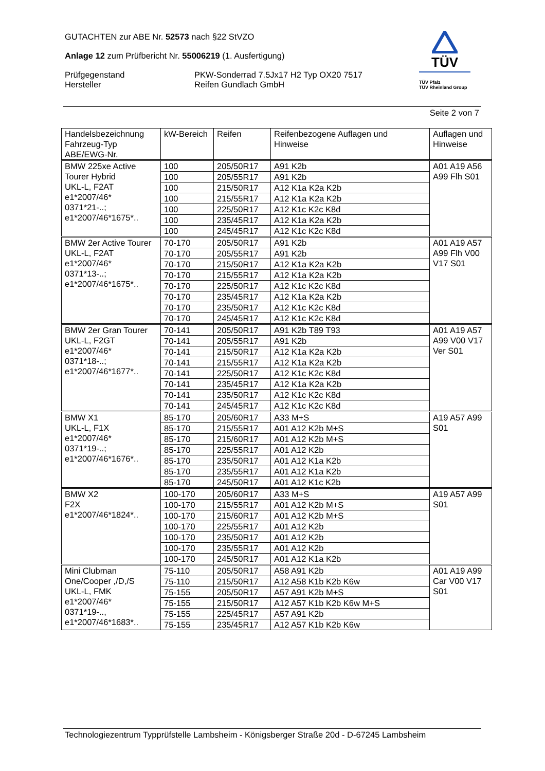GUTACHTEN zur ABE Nr. 52573 nach §22 StVZO
Anlage 12 zum Prüfbericht Nr. 55006219 (1. Ausfertigung)
Prüfgegenstand PKW-Sonderrad 7.5Jx17 H2 Typ OX20 7517
Hersteller Reifen Gundlach GmbH
TÜV
TÜV Pfalz
TÜV Rheinland Group
Seite 2 von 7
| Handelsbezeichnung Fahrzeug-Typ ABE/EWG-Nr. | kW-Bereich | Reifen | Reifenbezogene Auflagen und Hinweise | Auflagen und Hinweise |
| --- | --- | --- | --- | --- |
| BMW 225xe Active Tourer Hybrid UKL-L, F2AT e1*2007/46* 0371*21-..; e1*2007/46*1675*.. | 100 | 205/50R17 | A91 K2b | A01 A19 A56 A99 Flh S01 |
| | 100 | 205/55R17 | A91 K2b | |
| | 100 | 215/50R17 | A12 K1a K2a K2b | |
| | 100 | 215/55R17 | A12 K1a K2a K2b | |
| | 100 | 225/50R17 | A12 K1c K2c K8d | |
| | 100 | 235/45R17 | A12 K1a K2a K2b | |
| | 100 | 245/45R17 | A12 K1c K2c K8d | |
| BMW 2er Active Tourer UKL-L, F2AT e1*2007/46* 0371*13-..; e1*2007/46*1675*.. | 70-170 | 205/50R17 | A91 K2b | A01 A19 A57 A99 Flh V00 V17 S01 |
| | 70-170 | 205/55R17 | A91 K2b | |
| | 70-170 | 215/50R17 | A12 K1a K2a K2b | |
| | 70-170 | 215/55R17 | A12 K1a K2a K2b | |
| | 70-170 | 225/50R17 | A12 K1c K2c K8d | |
| | 70-170 | 235/45R17 | A12 K1a K2a K2b | |
| | 70-170 | 235/50R17 | A12 K1c K2c K8d | |
| | 70-170 | 245/45R17 | A12 K1c K2c K8d | |
| BMW 2er Gran Tourer UKL-L, F2GT e1*2007/46* 0371*18-..; e1*2007/46*1677*.. | 70-141 | 205/50R17 | A91 K2b T89 T93 | A01 A19 A57 A99 V00 V17 Ver S01 |
| | 70-141 | 205/55R17 | A91 K2b | |
| | 70-141 | 215/50R17 | A12 K1a K2a K2b | |
| | 70-141 | 215/55R17 | A12 K1a K2a K2b | |
| | 70-141 | 225/50R17 | A12 K1c K2c K8d | |
| | 70-141 | 235/45R17 | A12 K1a K2a K2b | |
| | 70-141 | 235/50R17 | A12 K1c K2c K8d | |
| | 70-141 | 245/45R17 | A12 K1c K2c K8d | |
| BMW X1 UKL-L, F1X e1*2007/46* 0371*19-..; e1*2007/46*1676*.. | 85-170 | 205/60R17 | A33 M+S | A19 A57 A99 S01 |
| | 85-170 | 215/55R17 | A01 A12 K2b M+S | |
| | 85-170 | 215/60R17 | A01 A12 K2b M+S | |
| | 85-170 | 225/55R17 | A01 A12 K2b | |
| | 85-170 | 235/50R17 | A01 A12 K1a K2b | |
| | 85-170 | 235/55R17 | A01 A12 K1a K2b | |
| | 85-170 | 245/50R17 | A01 A12 K1c K2b | |
| BMW X2 F2X e1*2007/46*1824*.. | 100-170 | 205/60R17 | A33 M+S | A19 A57 A99 S01 |
| | 100-170 | 215/55R17 | A01 A12 K2b M+S | |
| | 100-170 | 215/60R17 | A01 A12 K2b M+S | |
| | 100-170 | 225/55R17 | A01 A12 K2b | |
| | 100-170 | 235/50R17 | A01 A12 K2b | |
| | 100-170 | 235/55R17 | A01 A12 K2b | |
| | 100-170 | 245/50R17 | A01 A12 K1a K2b | |
| Mini Clubman One/Cooper ,/D,/S UKL-L, FMK e1*2007/46* 0371*19-.., e1*2007/46*1683*.. | 75-110 | 205/50R17 | A58 A91 K2b | A01 A19 A99 Car V00 V17 S01 |
| | 75-110 | 215/50R17 | A12 A58 K1b K2b K6w | |
| | 75-155 | 205/50R17 | A57 A91 K2b M+S | |
| | 75-155 | 215/50R17 | A12 A57 K1b K2b K6w M+S | |
| | 75-155 | 225/45R17 | A57 A91 K2b | |
| | 75-155 | 235/45R17 | A12 A57 K1b K2b K6w | |
Technologiezentrum Typprüfstelle Lambsheim - Königsberger Straße 20d - D-67245 Lambsheim